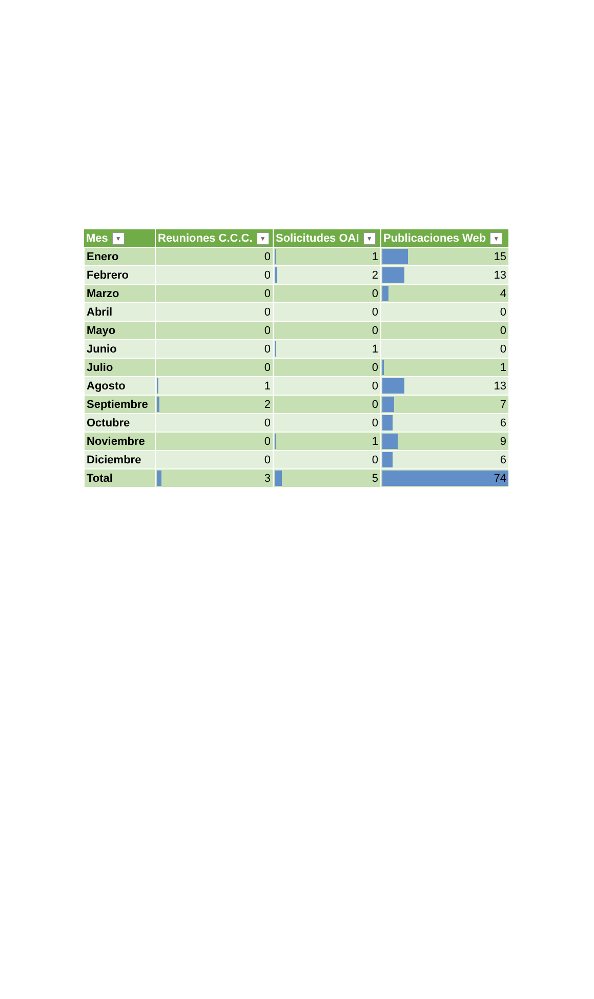| Mes ▼ | Reuniones C.C.C. ▼ | Solicitudes OAI ▼ | Publicaciones Web ▼ |
| --- | --- | --- | --- |
| Enero | 0 | 1 | 15 |
| Febrero | 0 | 2 | 13 |
| Marzo | 0 | 0 | 4 |
| Abril | 0 | 0 | 0 |
| Mayo | 0 | 0 | 0 |
| Junio | 0 | 1 | 0 |
| Julio | 0 | 0 | 1 |
| Agosto | 1 | 0 | 13 |
| Septiembre | 2 | 0 | 7 |
| Octubre | 0 | 0 | 6 |
| Noviembre | 0 | 1 | 9 |
| Diciembre | 0 | 0 | 6 |
| Total | 3 | 5 | 74 |